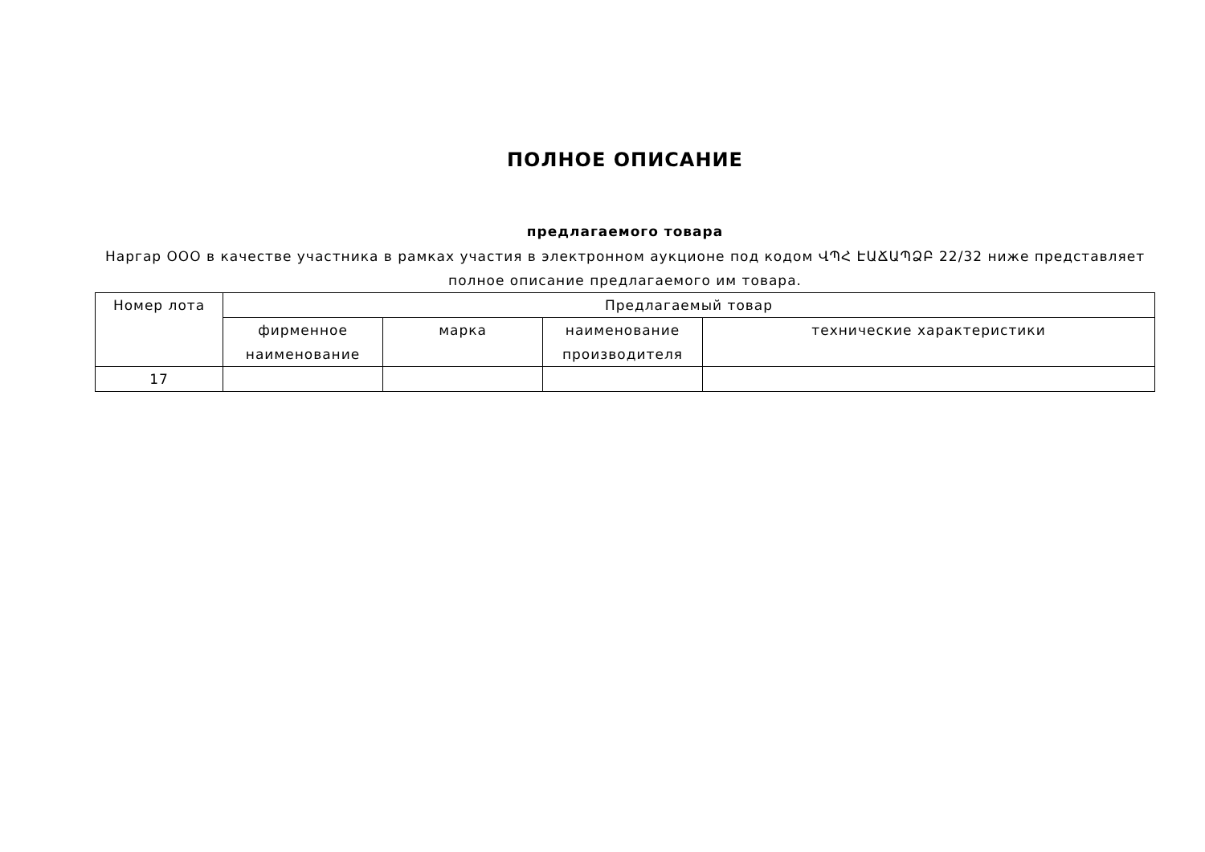ПОЛНОЕ ОПИСАНИЕ
предлагаемого товара
Наргар ООО в качестве участника в рамках участия в электронном аукционе под кодом ՎՊՀ ԷԱՃԱՊՁԲ 22/32 ниже представляет полное описание предлагаемого им товара.
| Номер лота | Предлагаемый товар | | | |
| --- | --- | --- | --- | --- |
| | фирменное наименование | марка | наименование производителя | технические характеристики |
| 17 | | | | |